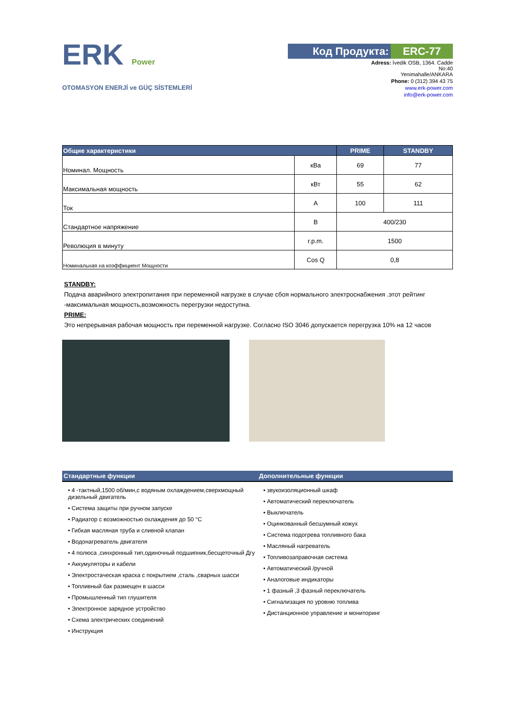ERK Power
OTOMASYON ENERJİ ve GÜÇ SİSTEMLERİ
Код Продукта: ERC-77
Adress: İvedik OSB, 1364. Cadde
No:40
Yenimahalle/ANKARA
Phone: 0 (312) 394 43 75
www.erk-power.com
info@erk-power.com
| Общие характеристики | | PRIME | STANDBY |
| --- | --- | --- | --- |
| Номинал. Мощность | кВа | 69 | 77 |
| Максимальная мощность | кВт | 55 | 62 |
| Ток | A | 100 | 111 |
| Стандартное напряжение | В | 400/230 | |
| Революция в минуту | r.p.m. | 1500 | |
| Номинальная на коэффициент Мощности | Cos Q | 0,8 | |
STANDBY:
Подача аварийного электропитания при переменной нагрузке в случае сбоя нормального электроснабжения .этот рейтинг -максимальная мощность,возможность перегрузки недоступна.
PRIME:
Это непрерывная рабочая мощность при переменной нагрузке. Согласно ISO 3046 допускается перегрузка 10% на 12 часов
Стандартные функции
• 4 -тактный,1500 об/мин,с водяным охлаждением,сверхмощный дизельный двигатель
• Система защиты при ручном запуске
• Радиатор с возможностью охлаждения до 50 °C
• Гибкая масляная труба и сливной клапан
• Водонагреватель двигателя
• 4 полюса ,синхронный тип,одиночный подшипник,бесщеточный Дгу
• Аккумуляторы и кабели
• Электростаческая краска с покрытием ,сталь ,сварных шасси
• Топливный бак размещен в шасси
• Промышленный тип глушителя
• Электронное зарядное устройство
• Схема электрических соединений
• Инструкция
Дополнительные функции
• звукоизоляционный шкаф
• Автоматический переключатель
• Выключатель
• Оцинкованный бесшумный кожух
• Система подогрева топливного бака
• Масляный нагреватель
• Топливозаправочная система
• Автоматический /ручной
• Аналоговые индикаторы
• 1 фазный ,3 фазный переключатель
• Сигнализация по уровню топлива
• Дистанционное управление и мониторинг